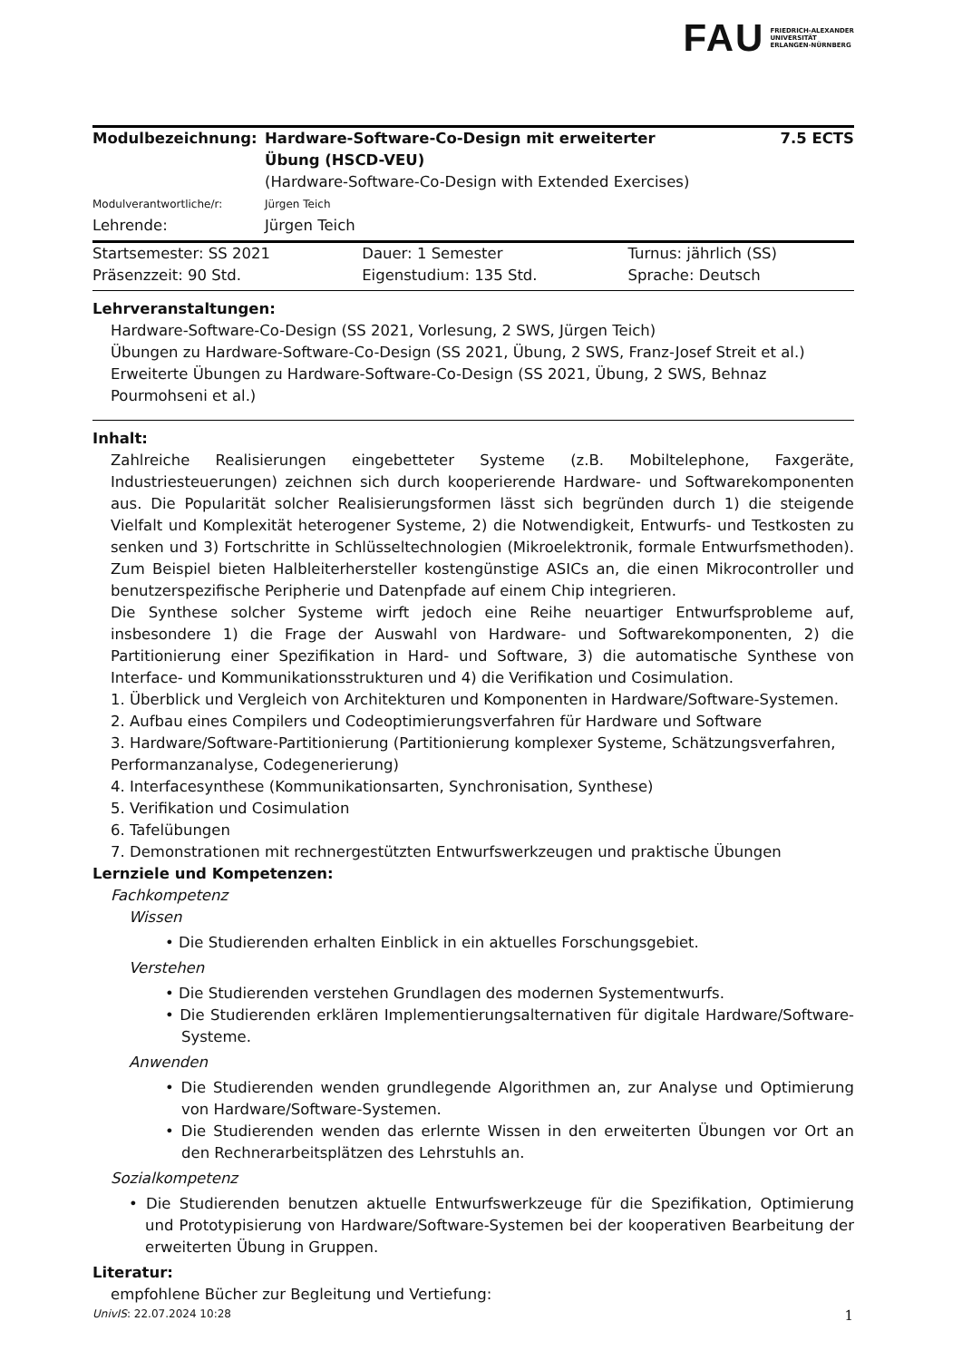FAU FRIEDRICH-ALEXANDER
UNIVERSITÄT
ERLANGEN-NÜRNBERG
| Modulbezeichnung: | Hardware-Software-Co-Design mit erweiterter Übung (HSCD-VEU) | 7.5 ECTS |
| | (Hardware-Software-Co-Design with Extended Exercises) | |
| Modulverantwortliche/r: | Jürgen Teich | |
| Lehrende: | Jürgen Teich | |
| Startsemester: SS 2021 | Dauer: 1 Semester | Turnus: jährlich (SS) |
| Präsenzzeit: 90 Std. | Eigenstudium: 135 Std. | Sprache: Deutsch |
Lehrveranstaltungen:
Hardware-Software-Co-Design (SS 2021, Vorlesung, 2 SWS, Jürgen Teich)
Übungen zu Hardware-Software-Co-Design (SS 2021, Übung, 2 SWS, Franz-Josef Streit et al.)
Erweiterte Übungen zu Hardware-Software-Co-Design (SS 2021, Übung, 2 SWS, Behnaz Pourmohseni et al.)
Inhalt:
Zahlreiche Realisierungen eingebetteter Systeme (z.B. Mobiltelephone, Faxgeräte, Industriesteuerungen) zeichnen sich durch kooperierende Hardware- und Softwarekomponenten aus. Die Popularität solcher Realisierungsformen lässt sich begründen durch 1) die steigende Vielfalt und Komplexität heterogener Systeme, 2) die Notwendigkeit, Entwurfs- und Testkosten zu senken und 3) Fortschritte in Schlüsseltechnologien (Mikroelektronik, formale Entwurfsmethoden). Zum Beispiel bieten Halbleiterhersteller kostengünstige ASICs an, die einen Mikrocontroller und benutzerspezifische Peripherie und Datenpfade auf einem Chip integrieren.
Die Synthese solcher Systeme wirft jedoch eine Reihe neuartiger Entwurfsprobleme auf, insbesondere 1) die Frage der Auswahl von Hardware- und Softwarekomponenten, 2) die Partitionierung einer Spezifikation in Hard- und Software, 3) die automatische Synthese von Interface- und Kommunikationsstrukturen und 4) die Verifikation und Cosimulation.
1. Überblick und Vergleich von Architekturen und Komponenten in Hardware/Software-Systemen.
2. Aufbau eines Compilers und Codeoptimierungsverfahren für Hardware und Software
3. Hardware/Software-Partitionierung (Partitionierung komplexer Systeme, Schätzungsverfahren, Performanzanalyse, Codegenerierung)
4. Interfacesynthese (Kommunikationsarten, Synchronisation, Synthese)
5. Verifikation und Cosimulation
6. Tafelübungen
7. Demonstrationen mit rechnergestützten Entwurfswerkzeugen und praktische Übungen
Lernziele und Kompetenzen:
Fachkompetenz
Wissen
• Die Studierenden erhalten Einblick in ein aktuelles Forschungsgebiet.
Verstehen
• Die Studierenden verstehen Grundlagen des modernen Systementwurfs.
• Die Studierenden erklären Implementierungsalternativen für digitale Hardware/Software-Systeme.
Anwenden
• Die Studierenden wenden grundlegende Algorithmen an, zur Analyse und Optimierung von Hardware/Software-Systemen.
• Die Studierenden wenden das erlernte Wissen in den erweiterten Übungen vor Ort an den Rechnerarbeitsplätzen des Lehrstuhls an.
Sozialkompetenz
• Die Studierenden benutzen aktuelle Entwurfswerkzeuge für die Spezifikation, Optimierung und Prototypisierung von Hardware/Software-Systemen bei der kooperativen Bearbeitung der erweiterten Übung in Gruppen.
Literatur:
empfohlene Bücher zur Begleitung und Vertiefung:
UnivIS: 22.07.2024 10:28 1